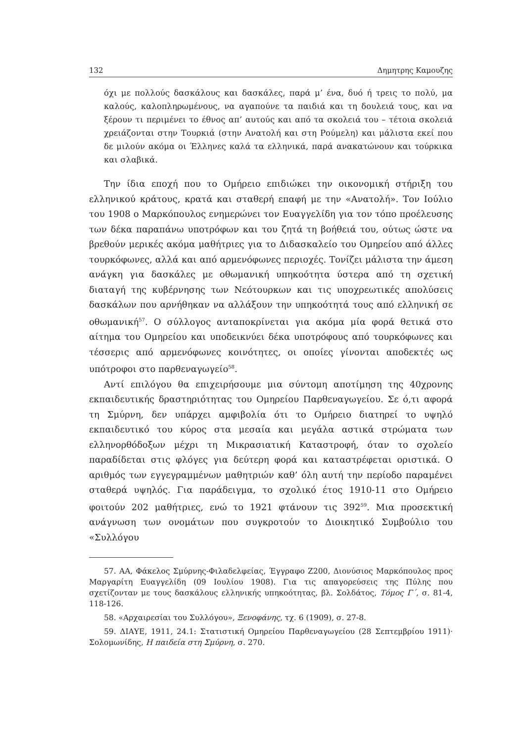132 Δημητρης Καμουζης
όχι με πολλούς δασκάλους και δασκάλες, παρά μ’ ένα, δυό ή τρεις το πολύ, μα καλούς, καλοπληρωμένους, να αγαπούνε τα παιδιά και τη δουλειά τους, και να ξέρουν τι περιμένει το έθνος απ’ αυτούς και από τα σκολειά του – τέτοια σκολειά χρειάζονται στην Τουρκιά (στην Ανατολή και στη Ρούμελη) και μάλιστα εκεί που δε μιλούν ακόμα οι Έλληνες καλά τα ελληνικά, παρά ανακατώνουν και τούρκικα και σλαβικά.
Την ίδια εποχή που το Ομήρειο επιδιώκει την οικονομική στήριξη του ελληνικού κράτους, κρατά και σταθερή επαφή με την «Ανατολή». Τον Ιούλιο του 1908 ο Μαρκόπουλος ενημερώνει τον Ευαγγελίδη για τον τόπο προέλευσης των δέκα παραπάνω υποτρόφων και του ζητά τη βοήθειά του, ούτως ώστε να βρεθούν μερικές ακόμα μαθήτριες για το Διδασκαλείο του Ομηρείου από άλλες τουρκόφωνες, αλλά και από αρμενόφωνες περιοχές. Τονίζει μάλιστα την άμεση ανάγκη για δασκάλες με οθωμανική υπηκοότητα ύστερα από τη σχετική διαταγή της κυβέρνησης των Νεότουρκων και τις υποχρεωτικές απολύσεις δασκάλων που αρνήθηκαν να αλλάξουν την υπηκοότητά τους από ελληνική σε οθωμανική<sup>57</sup>. Ο σύλλογος ανταποκρίνεται για ακόμα μία φορά θετικά στο αίτημα του Ομηρείου και υποδεικνύει δέκα υποτρόφους από τουρκόφωνες και τέσσερις από αρμενόφωνες κοινότητες, οι οποίες γίνονται αποδεκτές ως υπότροφοι στο παρθεναγωγείο<sup>58</sup>.
Αντί επιλόγου θα επιχειρήσουμε μια σύντομη αποτίμηση της 40χρονης εκπαιδευτικής δραστηριότητας του Ομηρείου Παρθεναγωγείου. Σε ό,τι αφορά τη Σμύρνη, δεν υπάρχει αμφιβολία ότι το Ομήρειο διατηρεί το υψηλό εκπαιδευτικό του κύρος στα μεσαία και μεγάλα αστικά στρώματα των ελληνορθόδοξων μέχρι τη Μικρασιατική Καταστροφή, όταν το σχολείο παραδίδεται στις φλόγες για δεύτερη φορά και καταστρέφεται οριστικά. Ο αριθμός των εγγεγραμμένων μαθητριών καθ’ όλη αυτή την περίοδο παραμένει σταθερά υψηλός. Για παράδειγμα, το σχολικό έτος 1910-11 στο Ομήρειο φοιτούν 202 μαθήτριες, ενώ το 1921 φτάνουν τις 392<sup>59</sup>. Μια προσεκτική ανάγνωση των ονομάτων που συγκροτούν το Διοικητικό Συμβούλιο του «Συλλόγου
57. ΑΑ, Φάκελος Σμύρνης-Φιλαδελφείας, Έγγραφο Ζ200, Διονύσιος Μαρκόπουλος προς Μαργαρίτη Ευαγγελίδη (09 Ιουλίου 1908). Για τις απαγορεύσεις της Πύλης που σχετίζονταν με τους δασκάλους ελληνικής υπηκοότητας, βλ. Σολδάτος, Τόμος Γ΄, σ. 81-4, 118-126.
58. «Αρχαιρεσίαι του Συλλόγου», Ξενοφάνης, τχ. 6 (1909), σ. 27-8.
59. ΔΙΑΥΕ, 1911, 24.1: Στατιστική Ομηρείου Παρθεναγωγείου (28 Σεπτεμβρίου 1911)· Σολομωνίδης, Η παιδεία στη Σμύρνη, σ. 270.